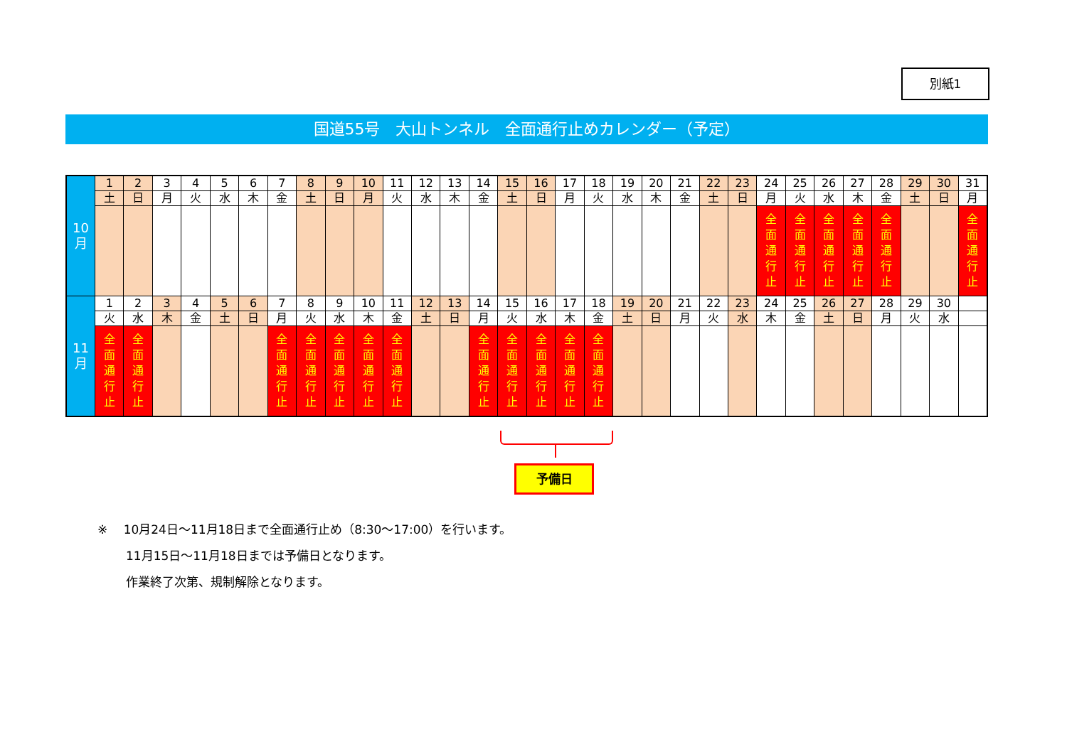別紙1
国道55号　大山トンネル　全面通行止めカレンダー（予定）
| 10 月 | 1 | 2 | 3 | 4 | 5 | 6 | 7 | 8 | 9 | 10 | 11 | 12 | 13 | 14 | 15 | 16 | 17 | 18 | 19 | 20 | 21 | 22 | 23 | 24 | 25 | 26 | 27 | 28 | 29 | 30 | 31 |
| | 土 | 日 | 月 | 火 | 水 | 木 | 金 | 土 | 日 | 月 | 火 | 水 | 木 | 金 | 土 | 日 | 月 | 火 | 水 | 木 | 金 | 土 | 日 | 月 | 火 | 水 | 木 | 金 | 土 | 日 | 月 |
| | | | | | | | | | | | | | | | | | | | | | | | | 全 面 通 行 止 | 全 面 通 行 止 | 全 面 通 行 止 | 全 面 通 行 止 | 全 面 通 行 止 | | | 全 面 通 行 止 |
| 11 月 | 1 | 2 | 3 | 4 | 5 | 6 | 7 | 8 | 9 | 10 | 11 | 12 | 13 | 14 | 15 | 16 | 17 | 18 | 19 | 20 | 21 | 22 | 23 | 24 | 25 | 26 | 27 | 28 | 29 | 30 | |
| | 火 | 水 | 木 | 金 | 土 | 日 | 月 | 火 | 水 | 木 | 金 | 土 | 日 | 月 | 火 | 水 | 木 | 金 | 土 | 日 | 月 | 火 | 水 | 木 | 金 | 土 | 日 | 月 | 火 | 水 | |
| | 全 面 通 行 止 | 全 面 通 行 止 | | | | | 全 面 通 行 止 | 全 面 通 行 止 | 全 面 通 行 止 | 全 面 通 行 止 | 全 面 通 行 止 | | | 全 面 通 行 止 | 全 面 通 行 止 | 全 面 通 行 止 | 全 面 通 行 止 | 全 面 通 行 止 | | | | | | | | | | | | | |
予備日
※　 10月24日～11月18日まで全面通行止め（8:30～17:00）を行います。
11月15日～11月18日までは予備日となります。
作業終了次第、規制解除となります。